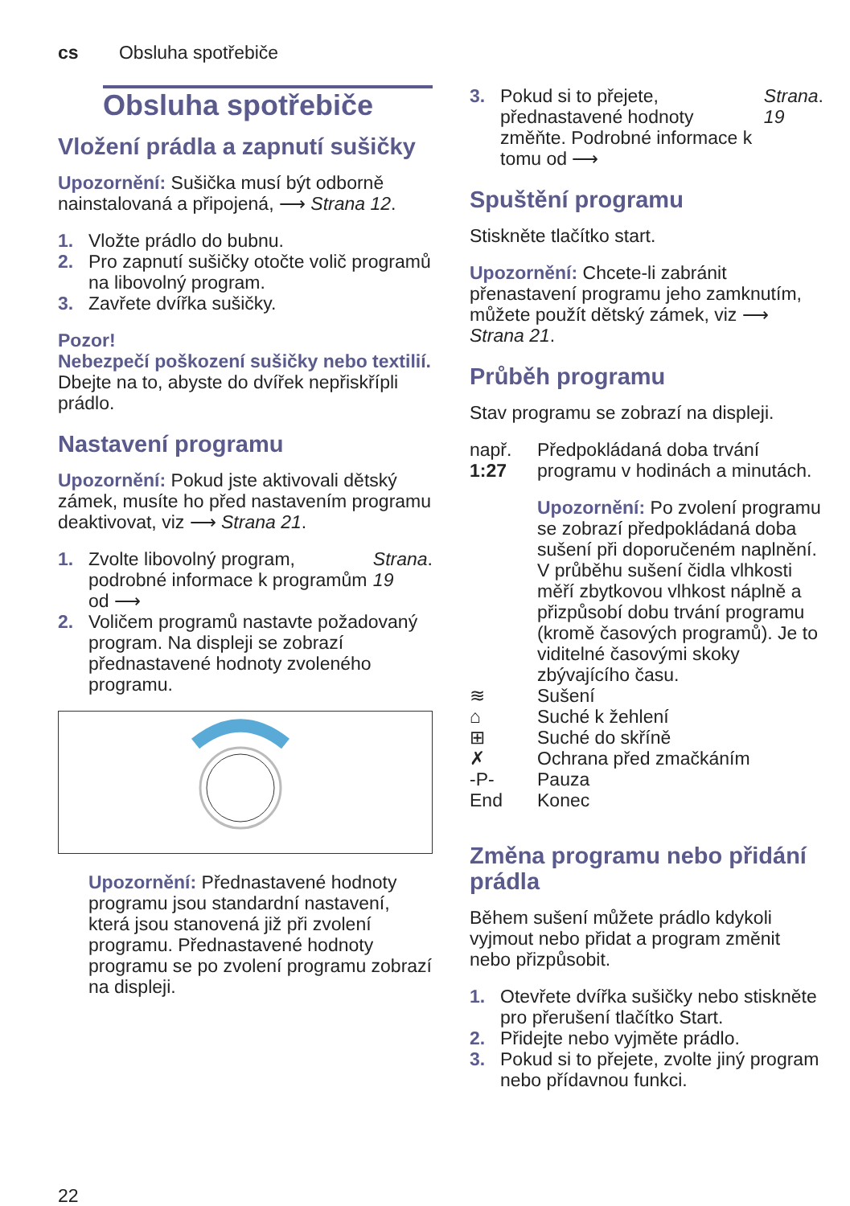cs Obsluha spotřebiče
Obsluha spotřebiče
Vložení prádla a zapnutí sušičky
Upozornění: Sušička musí být odborně nainstalovaná a připojená, ⟶ Strana 12.
1. Vložte prádlo do bubnu.
2. Pro zapnutí sušičky otočte volič programů na libovolný program.
3. Zavřete dvířka sušičky.
Pozor!
Nebezpečí poškození sušičky nebo textilií.
Dbejte na to, abyste do dvířek nepřiskřípli prádlo.
Nastavení programu
Upozornění: Pokud jste aktivovali dětský zámek, musíte ho před nastavením programu deaktivovat, viz ⟶ Strana 21.
1. Zvolte libovolný program, podrobné informace k programům od ⟶ Strana 19.
2. Voličem programů nastavte požadovaný program. Na displeji se zobrazí přednastavené hodnoty zvoleného programu.
Upozornění: Přednastavené hodnoty programu jsou standardní nastavení, která jsou stanovená již při zvolení programu. Přednastavené hodnoty programu se po zvolení programu zobrazí na displeji.
3. Pokud si to přejete, přednastavené hodnoty změňte. Podrobné informace k tomu od ⟶ Strana 19.
Spuštění programu
Stiskněte tlačítko start.
Upozornění: Chcete-li zabránit přenastavení programu jeho zamknutím, můžete použít dětský zámek, viz ⟶ Strana 21.
Průběh programu
Stav programu se zobrazí na displeji.
např.
1:27
Předpokládaná doba trvání programu v hodinách a minutách.
Upozornění: Po zvolení programu se zobrazí předpokládaná doba sušení při doporučeném naplnění. V průběhu sušení čidla vlhkosti měří zbytkovou vlhkost náplně a přizpůsobí dobu trvání programu (kromě časových programů). Je to viditelné časovými skoky zbývajícího času.
≋ Sušení
⌂ Suché k žehlení
⊞ Suché do skříně
✗ Ochrana před zmačkáním
-P- Pauza
End Konec
Změna programu nebo přidání prádla
Během sušení můžete prádlo kdykoli vyjmout nebo přidat a program změnit nebo přizpůsobit.
1. Otevřete dvířka sušičky nebo stiskněte pro přerušení tlačítko Start.
2. Přidejte nebo vyjměte prádlo.
3. Pokud si to přejete, zvolte jiný program nebo přídavnou funkci.
22